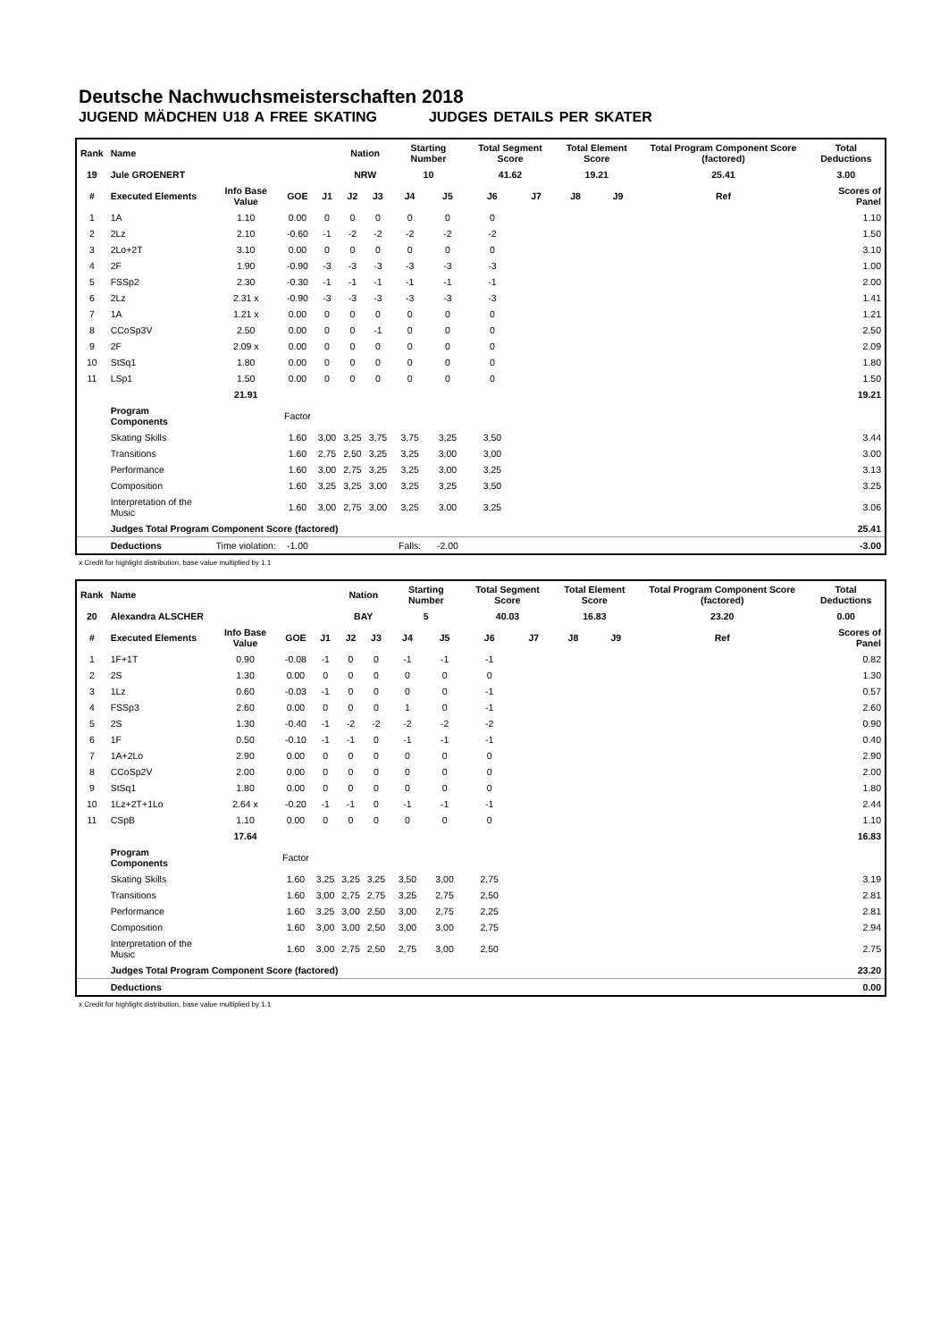Deutsche Nachwuchsmeisterschaften 2018
JUGEND MÄDCHEN U18 A FREE SKATING JUDGES DETAILS PER SKATER
| Rank | Name | | | | Nation | | Starting Number | | Total Segment Score | | Total Element Score | | Total Program Component Score (factored) | | | Total Deductions |
| --- | --- | --- | --- | --- | --- | --- | --- | --- | --- | --- | --- | --- | --- | --- | --- | --- |
| 19 | Jule GROENERT | | | | NRW | | 10 | | 41.62 | | 19.21 | | 25.41 | | | 3.00 |
| # | Executed Elements | Info Base Value | GOE | J1 | J2 | J3 | J4 | J5 | J6 | J7 | J8 | J9 | | Ref | | Scores of Panel |
| 1 | 1A | 1.10 | 0.00 | 0 | 0 | 0 | 0 | 0 | 0 | | | | | | | 1.10 |
| 2 | 2Lz | 2.10 | -0.60 | -1 | -2 | -2 | -2 | -2 | -2 | | | | | | | 1.50 |
| 3 | 2Lo+2T | 3.10 | 0.00 | 0 | 0 | 0 | 0 | 0 | 0 | | | | | | | 3.10 |
| 4 | 2F | 1.90 | -0.90 | -3 | -3 | -3 | -3 | -3 | -3 | | | | | | | 1.00 |
| 5 | FSSp2 | 2.30 | -0.30 | -1 | -1 | -1 | -1 | -1 | -1 | | | | | | | 2.00 |
| 6 | 2Lz | 2.31 x | -0.90 | -3 | -3 | -3 | -3 | -3 | -3 | | | | | | | 1.41 |
| 7 | 1A | 1.21 x | 0.00 | 0 | 0 | 0 | 0 | 0 | 0 | | | | | | | 1.21 |
| 8 | CCoSp3V | 2.50 | 0.00 | 0 | 0 | -1 | 0 | 0 | 0 | | | | | | | 2.50 |
| 9 | 2F | 2.09 x | 0.00 | 0 | 0 | 0 | 0 | 0 | 0 | | | | | | | 2.09 |
| 10 | StSq1 | 1.80 | 0.00 | 0 | 0 | 0 | 0 | 0 | 0 | | | | | | | 1.80 |
| 11 | LSp1 | 1.50 | 0.00 | 0 | 0 | 0 | 0 | 0 | 0 | | | | | | | 1.50 |
| | | 21.91 | | | | | | | | | | | | | | 19.21 |
| | Program Components | | Factor | | | | | | | | | | | | | |
| | Skating Skills | | 1.60 | 3,00 | 3,25 | 3,75 | 3,75 | 3,25 | 3,50 | | | | | | | 3.44 |
| | Transitions | | 1.60 | 2,75 | 2,50 | 3,25 | 3,25 | 3,00 | 3,00 | | | | | | | 3.00 |
| | Performance | | 1.60 | 3,00 | 2,75 | 3,25 | 3,25 | 3,00 | 3,25 | | | | | | | 3.13 |
| | Composition | | 1.60 | 3,25 | 3,25 | 3,00 | 3,25 | 3,25 | 3,50 | | | | | | | 3.25 |
| | Interpretation of the Music | | 1.60 | 3,00 | 2,75 | 3,00 | 3,25 | 3,00 | 3,25 | | | | | | | 3.06 |
| | Judges Total Program Component Score (factored) | | | | | | | | | | | | | | | 25.41 |
| | Deductions | Time violation: | -1.00 | | | | Falls: | -2.00 | | | | | | | | -3.00 |
x Credit for highlight distribution, base value multiplied by 1.1
| Rank | Name | | | | Nation | | Starting Number | | Total Segment Score | | Total Element Score | | Total Program Component Score (factored) | | | Total Deductions |
| --- | --- | --- | --- | --- | --- | --- | --- | --- | --- | --- | --- | --- | --- | --- | --- | --- |
| 20 | Alexandra ALSCHER | | | | BAY | | 5 | | 40.03 | | 16.83 | | 23.20 | | | 0.00 |
| # | Executed Elements | Info Base Value | GOE | J1 | J2 | J3 | J4 | J5 | J6 | J7 | J8 | J9 | | Ref | | Scores of Panel |
| 1 | 1F+1T | 0.90 | -0.08 | -1 | 0 | 0 | -1 | -1 | -1 | | | | | | | 0.82 |
| 2 | 2S | 1.30 | 0.00 | 0 | 0 | 0 | 0 | 0 | 0 | | | | | | | 1.30 |
| 3 | 1Lz | 0.60 | -0.03 | -1 | 0 | 0 | 0 | 0 | -1 | | | | | | | 0.57 |
| 4 | FSSp3 | 2.60 | 0.00 | 0 | 0 | 0 | 1 | 0 | -1 | | | | | | | 2.60 |
| 5 | 2S | 1.30 | -0.40 | -1 | -2 | -2 | -2 | -2 | -2 | | | | | | | 0.90 |
| 6 | 1F | 0.50 | -0.10 | -1 | -1 | 0 | -1 | -1 | -1 | | | | | | | 0.40 |
| 7 | 1A+2Lo | 2.90 | 0.00 | 0 | 0 | 0 | 0 | 0 | 0 | | | | | | | 2.90 |
| 8 | CCoSp2V | 2.00 | 0.00 | 0 | 0 | 0 | 0 | 0 | 0 | | | | | | | 2.00 |
| 9 | StSq1 | 1.80 | 0.00 | 0 | 0 | 0 | 0 | 0 | 0 | | | | | | | 1.80 |
| 10 | 1Lz+2T+1Lo | 2.64 x | -0.20 | -1 | -1 | 0 | -1 | -1 | -1 | | | | | | | 2.44 |
| 11 | CSpB | 1.10 | 0.00 | 0 | 0 | 0 | 0 | 0 | 0 | | | | | | | 1.10 |
| | | 17.64 | | | | | | | | | | | | | | 16.83 |
| | Program Components | | Factor | | | | | | | | | | | | | |
| | Skating Skills | | 1.60 | 3,25 | 3,25 | 3,25 | 3,50 | 3,00 | 2,75 | | | | | | | 3.19 |
| | Transitions | | 1.60 | 3,00 | 2,75 | 2,75 | 3,25 | 2,75 | 2,50 | | | | | | | 2.81 |
| | Performance | | 1.60 | 3,25 | 3,00 | 2,50 | 3,00 | 2,75 | 2,25 | | | | | | | 2.81 |
| | Composition | | 1.60 | 3,00 | 3,00 | 2,50 | 3,00 | 3,00 | 2,75 | | | | | | | 2.94 |
| | Interpretation of the Music | | 1.60 | 3,00 | 2,75 | 2,50 | 2,75 | 3,00 | 2,50 | | | | | | | 2.75 |
| | Judges Total Program Component Score (factored) | | | | | | | | | | | | | | | 23.20 |
| | Deductions | | | | | | | | | | | | | | | 0.00 |
x Credit for highlight distribution, base value multiplied by 1.1